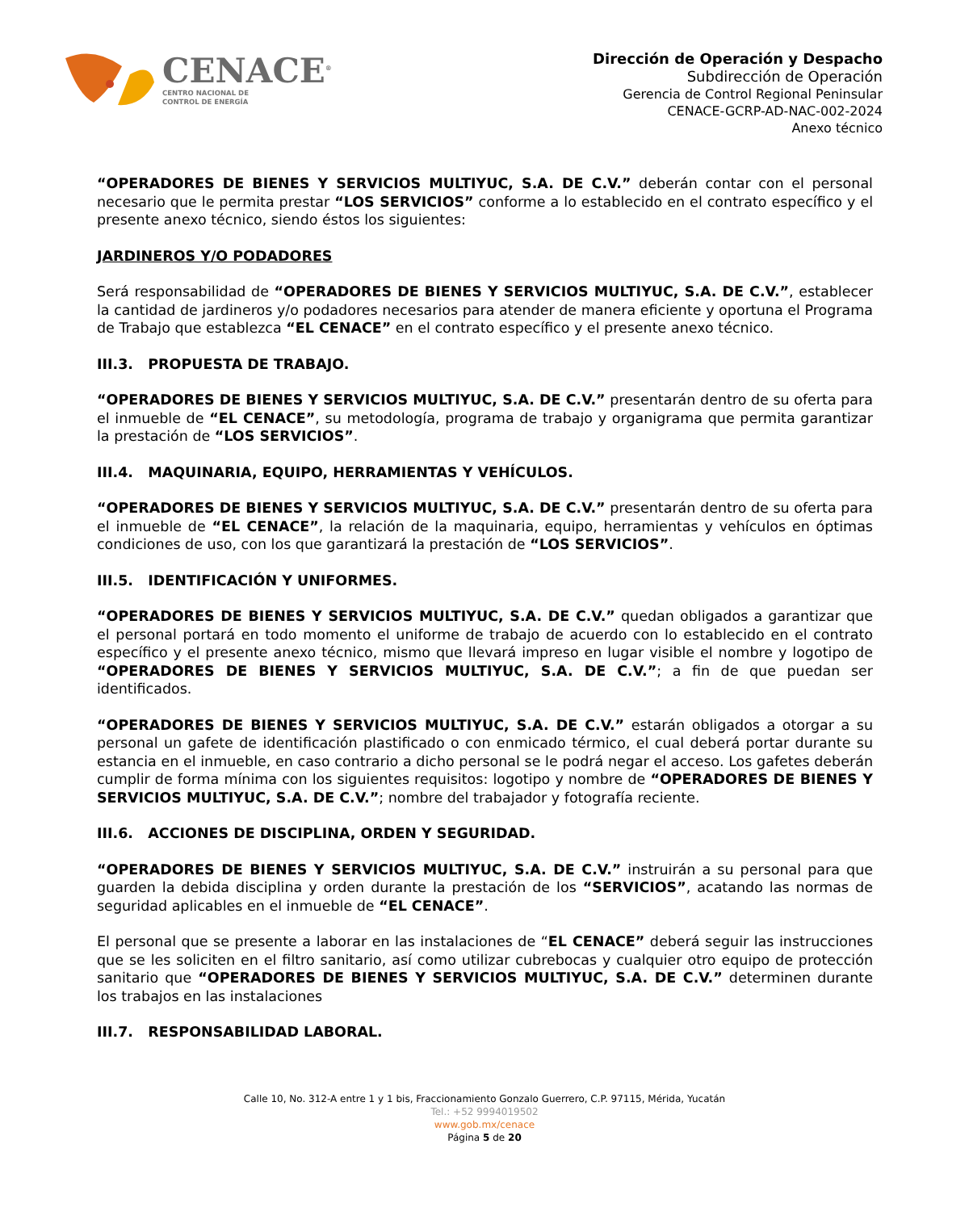CENACE<sup>®</sup>
CENTRO NACIONAL DE
CONTROL DE ENERGÍA
Dirección de Operación y Despacho
Subdirección de Operación
Gerencia de Control Regional Peninsular
CENACE-GCRP-AD-NAC-002-2024
Anexo técnico
“OPERADORES DE BIENES Y SERVICIOS MULTIYUC, S.A. DE C.V.” deberán contar con el personal necesario que le permita prestar “LOS SERVICIOS” conforme a lo establecido en el contrato específico y el presente anexo técnico, siendo éstos los siguientes:
JARDINEROS Y/O PODADORES
Será responsabilidad de “OPERADORES DE BIENES Y SERVICIOS MULTIYUC, S.A. DE C.V.”, establecer la cantidad de jardineros y/o podadores necesarios para atender de manera eficiente y oportuna el Programa de Trabajo que establezca “EL CENACE” en el contrato específico y el presente anexo técnico.
III.3. PROPUESTA DE TRABAJO.
“OPERADORES DE BIENES Y SERVICIOS MULTIYUC, S.A. DE C.V.” presentarán dentro de su oferta para el inmueble de “EL CENACE”, su metodología, programa de trabajo y organigrama que permita garantizar la prestación de “LOS SERVICIOS”.
III.4. MAQUINARIA, EQUIPO, HERRAMIENTAS Y VEHÍCULOS.
“OPERADORES DE BIENES Y SERVICIOS MULTIYUC, S.A. DE C.V.” presentarán dentro de su oferta para el inmueble de “EL CENACE”, la relación de la maquinaria, equipo, herramientas y vehículos en óptimas condiciones de uso, con los que garantizará la prestación de “LOS SERVICIOS”.
III.5. IDENTIFICACIÓN Y UNIFORMES.
“OPERADORES DE BIENES Y SERVICIOS MULTIYUC, S.A. DE C.V.” quedan obligados a garantizar que el personal portará en todo momento el uniforme de trabajo de acuerdo con lo establecido en el contrato específico y el presente anexo técnico, mismo que llevará impreso en lugar visible el nombre y logotipo de “OPERADORES DE BIENES Y SERVICIOS MULTIYUC, S.A. DE C.V.”; a fin de que puedan ser identificados.
“OPERADORES DE BIENES Y SERVICIOS MULTIYUC, S.A. DE C.V.” estarán obligados a otorgar a su personal un gafete de identificación plastificado o con enmicado térmico, el cual deberá portar durante su estancia en el inmueble, en caso contrario a dicho personal se le podrá negar el acceso. Los gafetes deberán cumplir de forma mínima con los siguientes requisitos: logotipo y nombre de “OPERADORES DE BIENES Y SERVICIOS MULTIYUC, S.A. DE C.V.”; nombre del trabajador y fotografía reciente.
III.6. ACCIONES DE DISCIPLINA, ORDEN Y SEGURIDAD.
“OPERADORES DE BIENES Y SERVICIOS MULTIYUC, S.A. DE C.V.” instruirán a su personal para que guarden la debida disciplina y orden durante la prestación de los “SERVICIOS”, acatando las normas de seguridad aplicables en el inmueble de “EL CENACE”.
El personal que se presente a laborar en las instalaciones de “EL CENACE” deberá seguir las instrucciones que se les soliciten en el filtro sanitario, así como utilizar cubrebocas y cualquier otro equipo de protección sanitario que “OPERADORES DE BIENES Y SERVICIOS MULTIYUC, S.A. DE C.V.” determinen durante los trabajos en las instalaciones
III.7. RESPONSABILIDAD LABORAL.
Calle 10, No. 312-A entre 1 y 1 bis, Fraccionamiento Gonzalo Guerrero, C.P. 97115, Mérida, Yucatán
Tel.: +52 9994019502
www.gob.mx/cenace
Página 5 de 20